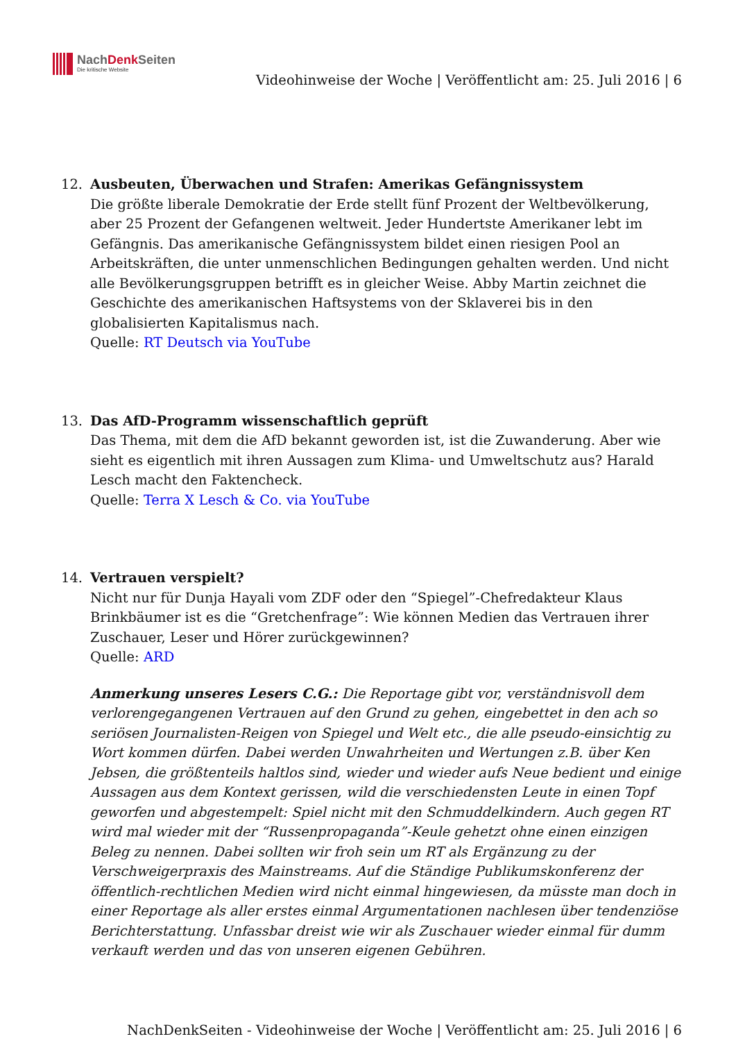NachDenk Seiten
Die kritische Website
Videohinweise der Woche | Veröffentlicht am: 25. Juli 2016 | 6
12. Ausbeuten, Überwachen und Strafen: Amerikas Gefängnissystem
Die größte liberale Demokratie der Erde stellt fünf Prozent der Weltbevölkerung, aber 25 Prozent der Gefangenen weltweit. Jeder Hundertste Amerikaner lebt im Gefängnis. Das amerikanische Gefängnissystem bildet einen riesigen Pool an Arbeitskräften, die unter unmenschlichen Bedingungen gehalten werden. Und nicht alle Bevölkerungsgruppen betrifft es in gleicher Weise. Abby Martin zeichnet die Geschichte des amerikanischen Haftsystems von der Sklaverei bis in den globalisierten Kapitalismus nach.
Quelle: RT Deutsch via YouTube
13. Das AfD-Programm wissenschaftlich geprüft
Das Thema, mit dem die AfD bekannt geworden ist, ist die Zuwanderung. Aber wie sieht es eigentlich mit ihren Aussagen zum Klima- und Umweltschutz aus? Harald Lesch macht den Faktencheck.
Quelle: Terra X Lesch & Co. via YouTube
14. Vertrauen verspielt?
Nicht nur für Dunja Hayali vom ZDF oder den “Spiegel”-Chefredakteur Klaus Brinkbäumer ist es die “Gretchenfrage”: Wie können Medien das Vertrauen ihrer Zuschauer, Leser und Hörer zurückgewinnen?
Quelle: ARD
Anmerkung unseres Lesers C.G.: Die Reportage gibt vor, verständnisvoll dem verlorengegangenen Vertrauen auf den Grund zu gehen, eingebettet in den ach so seriösen Journalisten-Reigen von Spiegel und Welt etc., die alle pseudo-einsichtig zu Wort kommen dürfen. Dabei werden Unwahrheiten und Wertungen z.B. über Ken Jebsen, die größtenteils haltlos sind, wieder und wieder aufs Neue bedient und einige Aussagen aus dem Kontext gerissen, wild die verschiedensten Leute in einen Topf geworfen und abgestempelt: Spiel nicht mit den Schmuddelkindern. Auch gegen RT wird mal wieder mit der “Russenpropaganda”-Keule gehetzt ohne einen einzigen Beleg zu nennen. Dabei sollten wir froh sein um RT als Ergänzung zu der Verschweigerpraxis des Mainstreams. Auf die Ständige Publikumskonferenz der öffentlich-rechtlichen Medien wird nicht einmal hingewiesen, da müsste man doch in einer Reportage als aller erstes einmal Argumentationen nachlesen über tendenziöse Berichterstattung. Unfassbar dreist wie wir als Zuschauer wieder einmal für dumm verkauft werden und das von unseren eigenen Gebühren.
NachDenkSeiten - Videohinweise der Woche | Veröffentlicht am: 25. Juli 2016 | 6